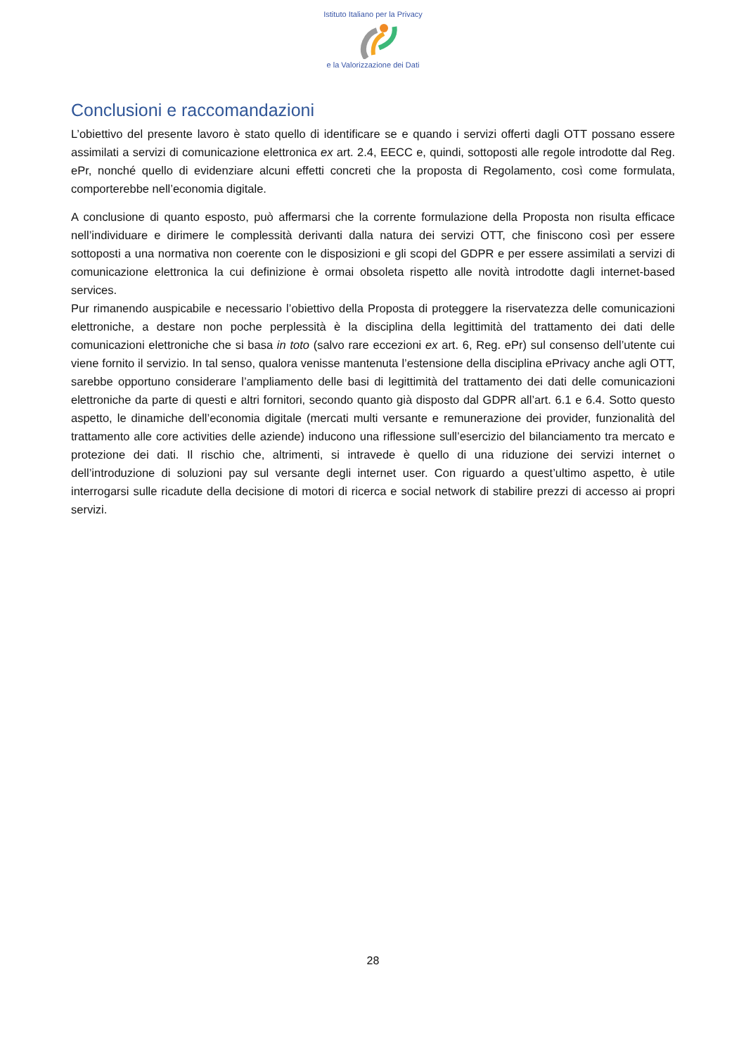Istituto Italiano per la Privacy
e la Valorizzazione dei Dati
Conclusioni e raccomandazioni
L’obiettivo del presente lavoro è stato quello di identificare se e quando i servizi offerti dagli OTT possano essere assimilati a servizi di comunicazione elettronica ex art. 2.4, EECC e, quindi, sottoposti alle regole introdotte dal Reg. ePr, nonché quello di evidenziare alcuni effetti concreti che la proposta di Regolamento, così come formulata, comporterebbe nell’economia digitale.
A conclusione di quanto esposto, può affermarsi che la corrente formulazione della Proposta non risulta efficace nell’individuare e dirimere le complessità derivanti dalla natura dei servizi OTT, che finiscono così per essere sottoposti a una normativa non coerente con le disposizioni e gli scopi del GDPR e per essere assimilati a servizi di comunicazione elettronica la cui definizione è ormai obsoleta rispetto alle novità introdotte dagli internet-based services.
Pur rimanendo auspicabile e necessario l’obiettivo della Proposta di proteggere la riservatezza delle comunicazioni elettroniche, a destare non poche perplessità è la disciplina della legittimità del trattamento dei dati delle comunicazioni elettroniche che si basa in toto (salvo rare eccezioni ex art. 6, Reg. ePr) sul consenso dell’utente cui viene fornito il servizio. In tal senso, qualora venisse mantenuta l’estensione della disciplina ePrivacy anche agli OTT, sarebbe opportuno considerare l’ampliamento delle basi di legittimità del trattamento dei dati delle comunicazioni elettroniche da parte di questi e altri fornitori, secondo quanto già disposto dal GDPR all’art. 6.1 e 6.4. Sotto questo aspetto, le dinamiche dell’economia digitale (mercati multi versante e remunerazione dei provider, funzionalità del trattamento alle core activities delle aziende) inducono una riflessione sull’esercizio del bilanciamento tra mercato e protezione dei dati. Il rischio che, altrimenti, si intravede è quello di una riduzione dei servizi internet o dell’introduzione di soluzioni pay sul versante degli internet user. Con riguardo a quest’ultimo aspetto, è utile interrogarsi sulle ricadute della decisione di motori di ricerca e social network di stabilire prezzi di accesso ai propri servizi.
28